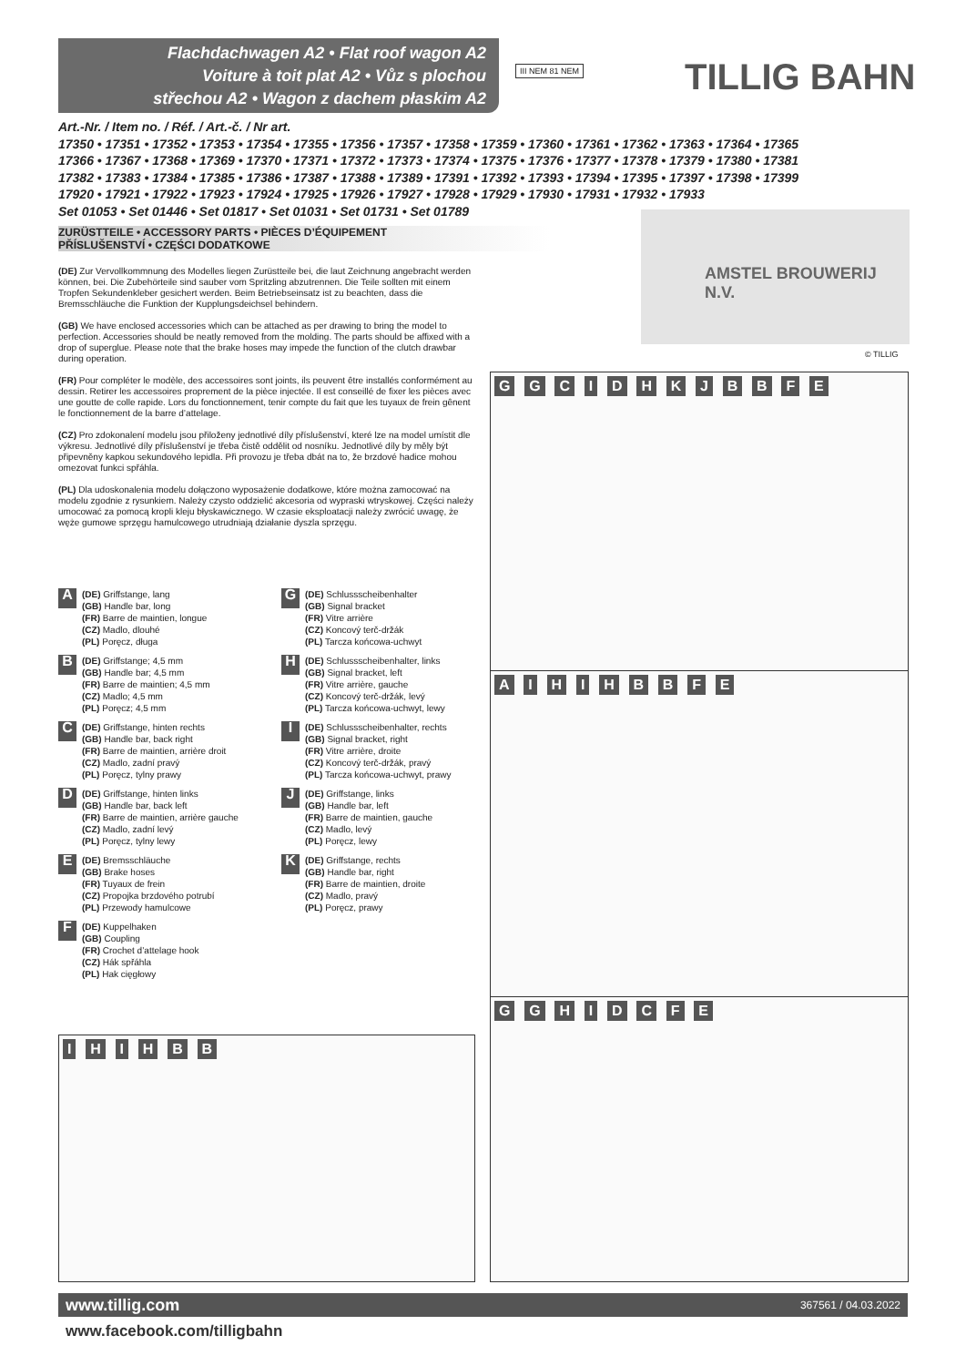Flachdachwagen A2 • Flat roof wagon A2
Voiture à toit plat A2 • Vůz s plochou
střechou A2 • Wagon z dachem płaskim A2
III NEM 81 NEM TILLIG BAHN
Art.-Nr. / Item no. / Réf. / Art.-č. / Nr art.
17350 • 17351 • 17352 • 17353 • 17354 • 17355 • 17356 • 17357 • 17358 • 17359 • 17360 • 17361 • 17362 • 17363 • 17364 • 17365
17366 • 17367 • 17368 • 17369 • 17370 • 17371 • 17372 • 17373 • 17374 • 17375 • 17376 • 17377 • 17378 • 17379 • 17380 • 17381
17382 • 17383 • 17384 • 17385 • 17386 • 17387 • 17388 • 17389 • 17391 • 17392 • 17393 • 17394 • 17395 • 17397 • 17398 • 17399
17920 • 17921 • 17922 • 17923 • 17924 • 17925 • 17926 • 17927 • 17928 • 17929 • 17930 • 17931 • 17932 • 17933
Set 01053 • Set 01446 • Set 01817 • Set 01031 • Set 01731 • Set 01789
ZURÜSTTEILE • ACCESSORY PARTS • PIÈCES D’ÉQUIPEMENT
PŘÍSLUŠENSTVÍ • CZĘŚCI DODATKOWE
AMSTEL BROUWERIJ N.V.
© TILLIG
(DE) Zur Vervollkommnung des Modelles liegen Zurüstteile bei, die laut Zeichnung angebracht werden können, bei. Die Zubehörteile sind sauber vom Spritzling abzutrennen. Die Teile sollten mit einem Tropfen Sekundenkleber gesichert werden. Beim Betriebseinsatz ist zu beachten, dass die Bremsschläuche die Funktion der Kupplungsdeichsel behindern.
(GB) We have enclosed accessories which can be attached as per drawing to bring the model to perfection. Accessories should be neatly removed from the molding. The parts should be affixed with a drop of superglue. Please note that the brake hoses may impede the function of the clutch drawbar during operation.
(FR) Pour compléter le modèle, des accessoires sont joints, ils peuvent être installés conformément au dessin. Retirer les accessoires proprement de la pièce injectée. Il est conseillé de fixer les pièces avec une goutte de colle rapide. Lors du fonctionnement, tenir compte du fait que les tuyaux de frein gênent le fonctionnement de la barre d’attelage.
(CZ) Pro zdokonalení modelu jsou přiloženy jednotlivé díly příslušenství, které lze na model umístit dle výkresu. Jednotlivé díly příslušenství je třeba čistě oddělit od nosníku. Jednotlivé díly by měly být připevněny kapkou sekundového lepidla. Při provozu je třeba dbát na to, že brzdové hadice mohou omezovat funkci spřáhla.
(PL) Dla udoskonalenia modelu dołączono wyposażenie dodatkowe, które można zamocować na modelu zgodnie z rysunkiem. Należy czysto oddzielić akcesoria od wypraski wtryskowej. Części należy umocować za pomocą kropli kleju błyskawicznego. W czasie eksploatacji należy zwrócić uwagę, że węże gumowe sprzęgu hamulcowego utrudniają działanie dyszla sprzęgu.
A
(DE) Griffstange, lang
(GB) Handle bar, long
(FR) Barre de maintien, longue
(CZ) Madlo, dlouhé
(PL) Poręcz, długa
G
(DE) Schlussscheibenhalter
(GB) Signal bracket
(FR) Vitre arrière
(CZ) Koncový terč-držák
(PL) Tarcza końcowa-uchwyt
B
(DE) Griffstange; 4,5 mm
(GB) Handle bar; 4,5 mm
(FR) Barre de maintien; 4,5 mm
(CZ) Madlo; 4,5 mm
(PL) Poręcz; 4,5 mm
H
(DE) Schlussscheibenhalter, links
(GB) Signal bracket, left
(FR) Vitre arrière, gauche
(CZ) Koncový terč-držák, levý
(PL) Tarcza końcowa-uchwyt, lewy
C
(DE) Griffstange, hinten rechts
(GB) Handle bar, back right
(FR) Barre de maintien, arrière droit
(CZ) Madlo, zadní pravý
(PL) Poręcz, tylny prawy
I
(DE) Schlussscheibenhalter, rechts
(GB) Signal bracket, right
(FR) Vitre arrière, droite
(CZ) Koncový terč-držák, pravý
(PL) Tarcza końcowa-uchwyt, prawy
D
(DE) Griffstange, hinten links
(GB) Handle bar, back left
(FR) Barre de maintien, arrière gauche
(CZ) Madlo, zadní levý
(PL) Poręcz, tylny lewy
J
(DE) Griffstange, links
(GB) Handle bar, left
(FR) Barre de maintien, gauche
(CZ) Madlo, levý
(PL) Poręcz, lewy
E
(DE) Bremsschläuche
(GB) Brake hoses
(FR) Tuyaux de frein
(CZ) Propojka brzdového potrubí
(PL) Przewody hamulcowe
K
(DE) Griffstange, rechts
(GB) Handle bar, right
(FR) Barre de maintien, droite
(CZ) Madlo, pravý
(PL) Poręcz, prawy
F
(DE) Kuppelhaken
(GB) Coupling
(FR) Crochet d’attelage hook
(CZ) Hák spřáhla
(PL) Hak cięgłowy
G G C I D H K J B B F E
A I H I H B B F E
G G H I D C F E
I H I H B B
www.tillig.com 367561 / 04.03.2022
www.facebook.com/tilligbahn